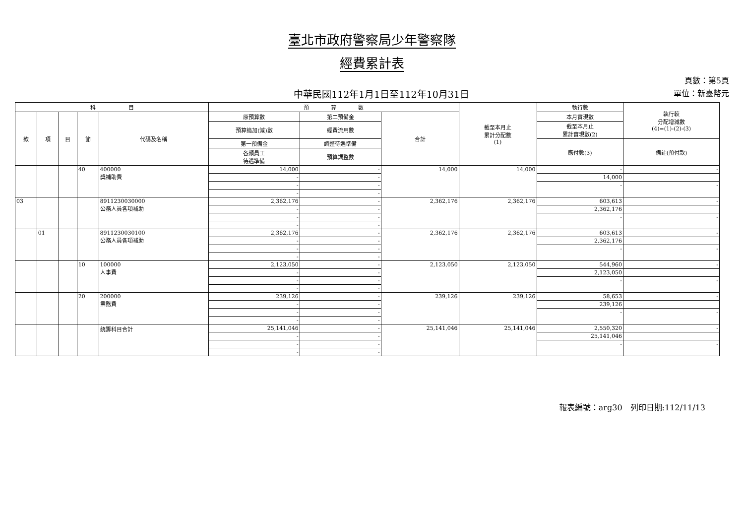臺北市政府警察局少年警察隊
經費累計表
中華民國112年1月1日至112年10月31日
頁數：第5頁
單位：新臺幣元
| 科 目 | | | | | 預 算 數 | | | 截至本月止 累計分配數 (1) | 執行數 | 執行較 分配增減數 (4)=(1)-(2)-(3) |
| --- | --- | --- | --- | --- | --- | --- | --- | --- | --- | --- |
| 款 | 項 | 目 | 節 | 代碼及名稱 | 原預算數 | 第二預備金 | 合計 | | 本月實現數 | |
| | | | | | 預算追加(減)數 | 經費流用數 | | | 截至本月止 累計實現數(2) | |
| | | | | | 第一預備金 | 調整待遇準備 | | | 應付數(3) | 備註(預付款) |
| | | | | | 各類員工 待遇準備 | 預算調整數 | | | | |
| | | | 40 | 400000 獎補助費 | 14,000 | - | 14,000 | 14,000 | - | - |
| | | | | | - | - | | | 14,000 | |
| | | | | | - | - | | | - | - |
| | | | | | - | - | | | | |
| 03 | | | | 8911230030000 公務人員各項補助 | 2,362,176 | - | 2,362,176 | 2,362,176 | 603,613 | - |
| | | | | | - | - | | | 2,362,176 | |
| | | | | | - | - | | | - | - |
| | | | | | - | - | | | | |
| | 01 | | | 8911230030100 公務人員各項補助 | 2,362,176 | - | 2,362,176 | 2,362,176 | 603,613 | - |
| | | | | | - | - | | | 2,362,176 | |
| | | | | | - | - | | | - | - |
| | | | | | - | - | | | | |
| | | | 10 | 100000 人事費 | 2,123,050 | - | 2,123,050 | 2,123,050 | 544,960 | - |
| | | | | | - | - | | | 2,123,050 | |
| | | | | | - | - | | | - | - |
| | | | | | - | - | | | | |
| | | | 20 | 200000 業務費 | 239,126 | - | 239,126 | 239,126 | 58,653 | - |
| | | | | | - | - | | | 239,126 | |
| | | | | | - | - | | | - | - |
| | | | | | - | - | | | | |
| | | | | 統籌科目合計 | 25,141,046 | - | 25,141,046 | 25,141,046 | 2,550,320 | - |
| | | | | | - | - | | | 25,141,046 | |
| | | | | | - | - | | | - | - |
| | | | | | - | - | | | | |
報表編號：arg30　列印日期:112/11/13